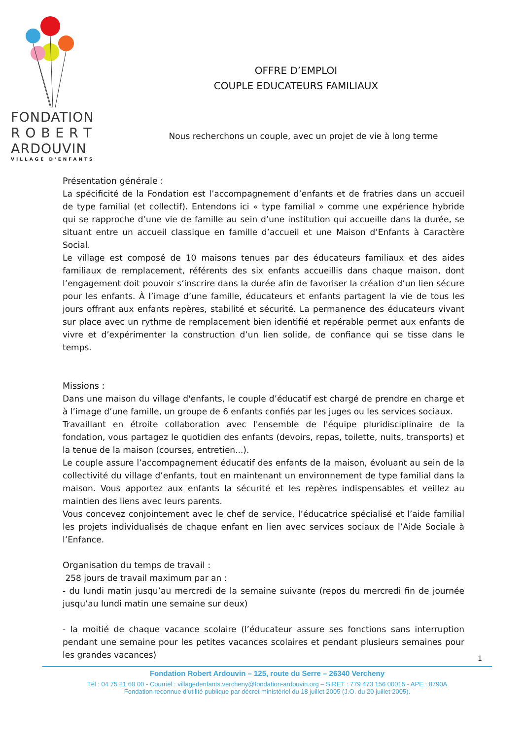FONDATION
R O B E R T
ARDOUVIN
VILLAGE D'ENFANTS
OFFRE D’EMPLOI
COUPLE EDUCATEURS FAMILIAUX
Nous recherchons un couple, avec un projet de vie à long terme
Présentation générale :
La spécificité de la Fondation est l’accompagnement d’enfants et de fratries dans un accueil de type familial (et collectif). Entendons ici « type familial » comme une expérience hybride qui se rapproche d’une vie de famille au sein d’une institution qui accueille dans la durée, se situant entre un accueil classique en famille d’accueil et une Maison d’Enfants à Caractère Social.
Le village est composé de 10 maisons tenues par des éducateurs familiaux et des aides familiaux de remplacement, référents des six enfants accueillis dans chaque maison, dont l’engagement doit pouvoir s’inscrire dans la durée afin de favoriser la création d’un lien sécure pour les enfants. À l’image d’une famille, éducateurs et enfants partagent la vie de tous les jours offrant aux enfants repères, stabilité et sécurité. La permanence des éducateurs vivant sur place avec un rythme de remplacement bien identifié et repérable permet aux enfants de vivre et d’expérimenter la construction d’un lien solide, de confiance qui se tisse dans le temps.
Missions :
Dans une maison du village d'enfants, le couple d’éducatif est chargé de prendre en charge et à l’image d’une famille, un groupe de 6 enfants confiés par les juges ou les services sociaux.
Travaillant en étroite collaboration avec l'ensemble de l'équipe pluridisciplinaire de la fondation, vous partagez le quotidien des enfants (devoirs, repas, toilette, nuits, transports) et la tenue de la maison (courses, entretien...).
Le couple assure l’accompagnement éducatif des enfants de la maison, évoluant au sein de la collectivité du village d’enfants, tout en maintenant un environnement de type familial dans la maison. Vous apportez aux enfants la sécurité et les repères indispensables et veillez au maintien des liens avec leurs parents.
Vous concevez conjointement avec le chef de service, l’éducatrice spécialisé et l’aide familial les projets individualisés de chaque enfant en lien avec services sociaux de l’Aide Sociale à l’Enfance.
Organisation du temps de travail :
258 jours de travail maximum par an :
- du lundi matin jusqu’au mercredi de la semaine suivante (repos du mercredi fin de journée jusqu’au lundi matin une semaine sur deux)
- la moitié de chaque vacance scolaire (l’éducateur assure ses fonctions sans interruption pendant une semaine pour les petites vacances scolaires et pendant plusieurs semaines pour les grandes vacances)
1
Fondation Robert Ardouvin – 125, route du Serre – 26340 Vercheny
Tél : 04 75 21 60 00 - Courriel : villagedenfants.vercheny@fondation-ardouvin.org – SIRET : 779 473 156 00015 - APE : 8790A
Fondation reconnue d’utilité publique par décret ministériel du 18 juillet 2005 (J.O. du 20 juillet 2005).